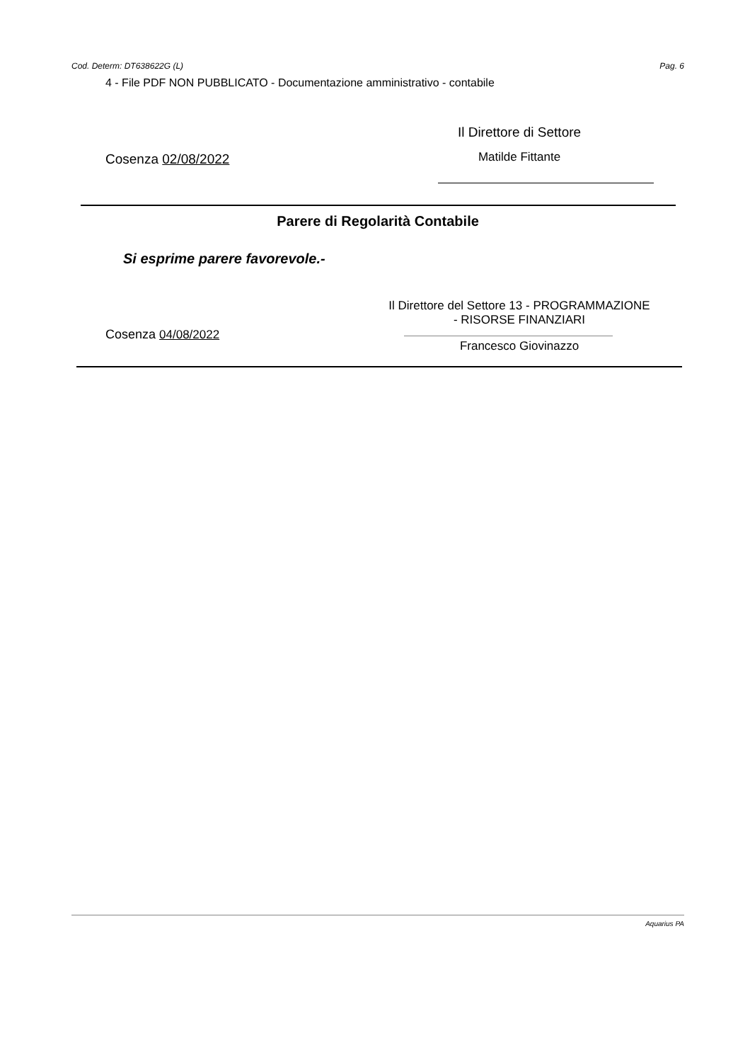Cod. Determ: DT638622G (L) Pag. 6
4 - File PDF NON PUBBLICATO - Documentazione amministrativo - contabile
Cosenza 02/08/2022
Il Direttore di Settore
Matilde Fittante
Parere di Regolarità Contabile
Si esprime parere favorevole.-
Cosenza 04/08/2022
Il Direttore del Settore 13 - PROGRAMMAZIONE
- RISORSE FINANZIARI
Francesco Giovinazzo
Aquarius PA